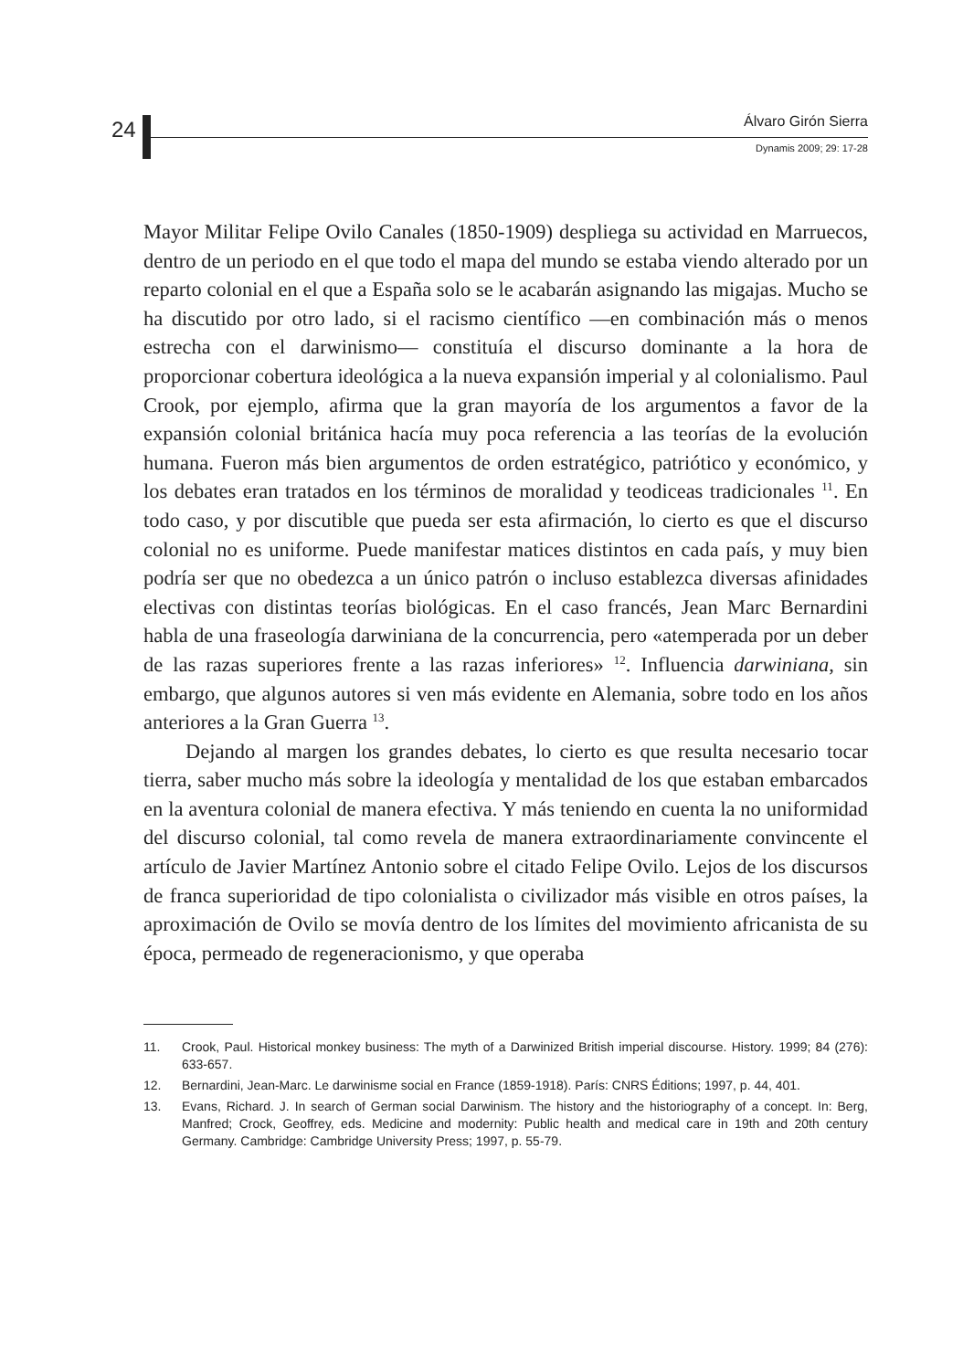24 Álvaro Girón Sierra
Dynamis 2009; 29: 17-28
Mayor Militar Felipe Ovilo Canales (1850-1909) despliega su actividad en Marruecos, dentro de un periodo en el que todo el mapa del mundo se estaba viendo alterado por un reparto colonial en el que a España solo se le acabarán asignando las migajas. Mucho se ha discutido por otro lado, si el racismo científico —en combinación más o menos estrecha con el darwinismo— constituía el discurso dominante a la hora de proporcionar cobertura ideológica a la nueva expansión imperial y al colonialismo. Paul Crook, por ejemplo, afirma que la gran mayoría de los argumentos a favor de la expansión colonial británica hacía muy poca referencia a las teorías de la evolución humana. Fueron más bien argumentos de orden estratégico, patriótico y económico, y los debates eran tratados en los términos de moralidad y teodiceas tradicionales <sup>11</sup>. En todo caso, y por discutible que pueda ser esta afirmación, lo cierto es que el discurso colonial no es uniforme. Puede manifestar matices distintos en cada país, y muy bien podría ser que no obedezca a un único patrón o incluso establezca diversas afinidades electivas con distintas teorías biológicas. En el caso francés, Jean Marc Bernardini habla de una fraseología darwiniana de la concurrencia, pero «atemperada por un deber de las razas superiores frente a las razas inferiores» <sup>12</sup>. Influencia darwiniana, sin embargo, que algunos autores si ven más evidente en Alemania, sobre todo en los años anteriores a la Gran Guerra <sup>13</sup>.
Dejando al margen los grandes debates, lo cierto es que resulta necesario tocar tierra, saber mucho más sobre la ideología y mentalidad de los que estaban embarcados en la aventura colonial de manera efectiva. Y más teniendo en cuenta la no uniformidad del discurso colonial, tal como revela de manera extraordinariamente convincente el artículo de Javier Martínez Antonio sobre el citado Felipe Ovilo. Lejos de los discursos de franca superioridad de tipo colonialista o civilizador más visible en otros países, la aproximación de Ovilo se movía dentro de los límites del movimiento africanista de su época, permeado de regeneracionismo, y que operaba
11. Crook, Paul. Historical monkey business: The myth of a Darwinized British imperial discourse. History. 1999; 84 (276): 633-657.
12. Bernardini, Jean-Marc. Le darwinisme social en France (1859-1918). París: CNRS Éditions; 1997, p. 44, 401.
13. Evans, Richard. J. In search of German social Darwinism. The history and the historiography of a concept. In: Berg, Manfred; Crock, Geoffrey, eds. Medicine and modernity: Public health and medical care in 19th and 20th century Germany. Cambridge: Cambridge University Press; 1997, p. 55-79.